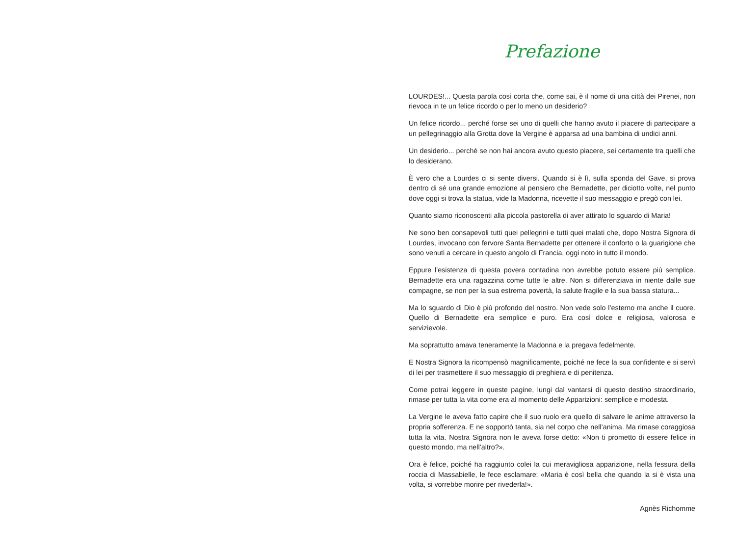Prefazione
LOURDES!... Questa parola così corta che, come sai, è il nome di una città dei Pirenei, non rievoca in te un felice ricordo o per lo meno un desiderio?
Un felice ricordo... perché forse sei uno di quelli che hanno avuto il piacere di partecipare a un pellegrinaggio alla Grotta dove la Vergine è apparsa ad una bambina di undici anni.
Un desiderio... perché se non hai ancora avuto questo piacere, sei certamente tra quelli che lo desiderano.
È vero che a Lourdes ci si sente diversi. Quando si è lì, sulla sponda del Gave, si prova dentro di sé una grande emozione al pensiero che Bernadette, per diciotto volte, nel punto dove oggi si trova la statua, vide la Madonna, ricevette il suo messaggio e pregò con lei.
Quanto siamo riconoscenti alla piccola pastorella di aver attirato lo sguardo di Maria!
Ne sono ben consapevoli tutti quei pellegrini e tutti quei malati che, dopo Nostra Signora di Lourdes, invocano con fervore Santa Bernadette per ottenere il conforto o la guarigione che sono venuti a cercare in questo angolo di Francia, oggi noto in tutto il mondo.
Eppure l’esistenza di questa povera contadina non avrebbe potuto essere più semplice. Bernadette era una ragazzina come tutte le altre. Non si differenziava in niente dalle sue compagne, se non per la sua estrema povertà, la salute fragile e la sua bassa statura...
Ma lo sguardo di Dio è più profondo del nostro. Non vede solo l’esterno ma anche il cuore. Quello di Bernadette era semplice e puro. Era così dolce e religiosa, valorosa e servizievole.
Ma soprattutto amava teneramente la Madonna e la pregava fedelmente.
E Nostra Signora la ricompensò magnificamente, poiché ne fece la sua confidente e si servì di lei per trasmettere il suo messaggio di preghiera e di penitenza.
Come potrai leggere in queste pagine, lungi dal vantarsi di questo destino straordinario, rimase per tutta la vita come era al momento delle Apparizioni: semplice e modesta.
La Vergine le aveva fatto capire che il suo ruolo era quello di salvare le anime attraverso la propria sofferenza. E ne sopportò tanta, sia nel corpo che nell’anima. Ma rimase coraggiosa tutta la vita. Nostra Signora non le aveva forse detto: «Non ti prometto di essere felice in questo mondo, ma nell’altro?».
Ora è felice, poiché ha raggiunto colei la cui meravigliosa apparizione, nella fessura della roccia di Massabielle, le fece esclamare: «Maria è così bella che quando la si è vista una volta, si vorrebbe morire per rivederla!».
Agnès Richomme